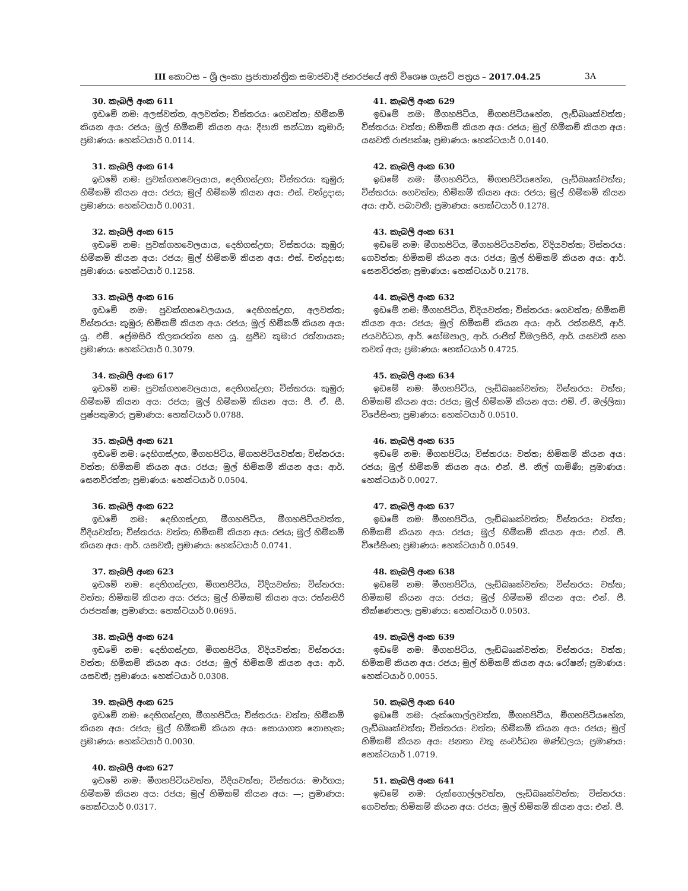III කොටස – ශ්‍රී ලංකා ප්‍රජාතාන්ත්‍රික සමාජවාදී ජනරජයේ අති විශෙෂ ගැසට් පත්‍රය – 2017.04.25 3A
30. කැබලි අංක 611
ඉඩමේ නම: අලස්වත්ත, අලවත්ත; විස්තරය: ගෙවත්ත; හිමිකම් කියන අය: රජය; මුල් හිමිකම් කියන අය: දීපානි සන්ධ්‍යා කුමාරි; ප්‍රමාණය: හෙක්ටයාර් 0.0114.
31. කැබලි අංක 614
ඉඩමේ නම: පුවක්ගහවෙලයාය, දෙහිගස්උඟ; විස්තරය: කුඹුර; හිමිකම් කියන අය: රජය; මුල් හිමිකම් කියන අය: එස්. චන්ද්‍රදාස; ප්‍රමාණය: හෙක්ටයාර් 0.0031.
32. කැබලි අංක 615
ඉඩමේ නම: පුවක්ගහවෙලයාය, දෙහිගස්උඟ; විස්තරය: කුඹුර; හිමිකම් කියන අය: රජය; මුල් හිමිකම් කියන අය: එස්. චන්ද්‍රදාස; ප්‍රමාණය: හෙක්ටයාර් 0.1258.
33. කැබලි අංක 616
ඉඩමේ නම: පුවක්ගහවෙලයාය, දෙහිගස්උඟ, අලවත්ත; විස්තරය: කුඹුර; හිමිකම් කියන අය: රජය; මුල් හිමිකම් කියන අය: යූ. එම්. ප්‍රේමසිරි තිලකරත්න සහ යූ. සුජීව කුමාර රත්නායක; ප්‍රමාණය: හෙක්ටයාර් 0.3079.
34. කැබලි අංක 617
ඉඩමේ නම: පුවක්ගහවෙලයාය, දෙහිගස්උඟ; විස්තරය: කුඹුර; හිමිකම් කියන අය: රජය; මුල් හිමිකම් කියන අය: පී. ඒ. සී. පුෂ්පකුමාර; ප්‍රමාණය: හෙක්ටයාර් 0.0788.
35. කැබලි අංක 621
ඉඩමේ නම: දෙහිගස්උඟ, මීගහපිටිය, මීගහපිටියවත්ත; විස්තරය: වත්ත; හිමිකම් කියන අය: රජය; මුල් හිමිකම් කියන අය: ආර්. සෙනවිරත්න; ප්‍රමාණය: හෙක්ටයාර් 0.0504.
36. කැබලි අංක 622
ඉඩමේ නම: දෙහිගස්උඟ, මීගහපිටිය, මීගහපිටියවත්ත, වීදියවත්ත; විස්තරය: වත්ත; හිමිකම් කියන අය: රජය; මුල් හිමිකම් කියන අය: ආර්. යසවතී; ප්‍රමාණය: හෙක්ටයාර් 0.0741.
37. කැබලි අංක 623
ඉඩමේ නම: දෙහිගස්උඟ, මීගහපිටිය, වීදියවත්ත; විස්තරය: වත්ත; හිමිකම් කියන අය: රජය; මුල් හිමිකම් කියන අය: රත්නසිරි රාජපක්ෂ; ප්‍රමාණය: හෙක්ටයාර් 0.0695.
38. කැබලි අංක 624
ඉඩමේ නම: දෙහිගස්උඟ, මීගහපිටිය, වීදියවත්ත; විස්තරය: වත්ත; හිමිකම් කියන අය: රජය; මුල් හිමිකම් කියන අය: ආර්. යසවතී; ප්‍රමාණය: හෙක්ටයාර් 0.0308.
39. කැබලි අංක 625
ඉඩමේ නම: දෙහිගස්උඟ, මීගහපිටිය; විස්තරය: වත්ත; හිමිකම් කියන අය: රජය; මුල් හිමිකම් කියන අය: සොයාගත නොහැක; ප්‍රමාණය: හෙක්ටයාර් 0.0030.
40. කැබලි අංක 627
ඉඩමේ නම: මීගහපිටියවත්ත, වීදියවත්ත; විස්තරය: මාර්ගය; හිමිකම් කියන අය: රජය; මුල් හිමිකම් කියන අය: —; ප්‍රමාණය: හෙක්ටයාර් 0.0317.
41. කැබලි අංක 629
ඉඩමේ නම: මීගහපිටිය, මීගහපිටියහේන, ලැඩ්බෲක්වත්ත; විස්තරය: වත්ත; හිමිකම් කියන අය: රජය; මුල් හිමිකම් කියන අය: යසවතී රාජපක්ෂ; ප්‍රමාණය: හෙක්ටයාර් 0.0140.
42. කැබලි අංක 630
ඉඩමේ නම: මීගහපිටිය, මීගහපිටියහේන, ලැඩ්බෲක්වත්ත; විස්තරය: ගෙවත්ත; හිමිකම් කියන අය: රජය; මුල් හිමිකම් කියන අය: ආර්. පබාවතී; ප්‍රමාණය: හෙක්ටයාර් 0.1278.
43. කැබලි අංක 631
ඉඩමේ නම: මීගහපිටිය, මීගහපිටියවත්ත, වීදියවත්ත; විස්තරය: ගෙවත්ත; හිමිකම් කියන අය: රජය; මුල් හිමිකම් කියන අය: ආර්. සෙනවිරත්න; ප්‍රමාණය: හෙක්ටයාර් 0.2178.
44. කැබලි අංක 632
ඉඩමේ නම: මීගහපිටිය, වීදියවත්ත; විස්තරය: ගෙවත්ත; හිමිකම් කියන අය: රජය; මුල් හිමිකම් කියන අය: ආර්. රත්නසිරි, ආර්. ජයවර්ධන, ආර්. සෝමපාල, ආර්. රංජිත් විමලසිරි, ආර්. යසවතී සහ තවත් අය; ප්‍රමාණය: හෙක්ටයාර් 0.4725.
45. කැබලි අංක 634
ඉඩමේ නම: මීගහපිටිය, ලැඩ්බෲක්වත්ත; විස්තරය: වත්ත; හිමිකම් කියන අය: රජය; මුල් හිමිකම් කියන අය: එම්. ඒ. මල්ලිකා විජේසිංහ; ප්‍රමාණය: හෙක්ටයාර් 0.0510.
46. කැබලි අංක 635
ඉඩමේ නම: මීගහපිටිය; විස්තරය: වත්ත; හිමිකම් කියන අය: රජය; මුල් හිමිකම් කියන අය: එන්. පී. නීල් ගාමිණී; ප්‍රමාණය: හෙක්ටයාර් 0.0027.
47. කැබලි අංක 637
ඉඩමේ නම: මීගහපිටිය, ලැඩ්බෲක්වත්ත; විස්තරය: වත්ත; හිමිකම් කියන අය: රජය; මුල් හිමිකම් කියන අය: එන්. පී. විජේසිංහ; ප්‍රමාණය: හෙක්ටයාර් 0.0549.
48. කැබලි අංක 638
ඉඩමේ නම: මීගහපිටිය, ලැඩ්බෲක්වත්ත; විස්තරය: වත්ත; හිමිකම් කියන අය: රජය; මුල් හිමිකම් කියන අය: එන්. පී. තීක්ෂණපාල; ප්‍රමාණය: හෙක්ටයාර් 0.0503.
49. කැබලි අංක 639
ඉඩමේ නම: මීගහපිටිය, ලැඩ්බෲක්වත්ත; විස්තරය: වත්ත; හිමිකම් කියන අය: රජය; මුල් හිමිකම් කියන අය: රෝෂන්; ප්‍රමාණය: හෙක්ටයාර් 0.0055.
50. කැබලි අංක 640
ඉඩමේ නම: රුක්ගොල්ලවත්ත, මීගහපිටිය, මීගහපිටියහේන, ලැඩ්බෲක්වත්ත; විස්තරය: වත්ත; හිමිකම් කියන අය: රජය; මුල් හිමිකම් කියන අය: ජනතා වතු සංවර්ධන මණ්ඩලය; ප්‍රමාණය: හෙක්ටයාර් 1.0719.
51. කැබලි අංක 641
ඉඩමේ නම: රුක්ගොල්ලවත්ත, ලැඩ්බෲක්වත්ත; විස්තරය: ගෙවත්ත; හිමිකම් කියන අය: රජය; මුල් හිමිකම් කියන අය: එන්. පී.